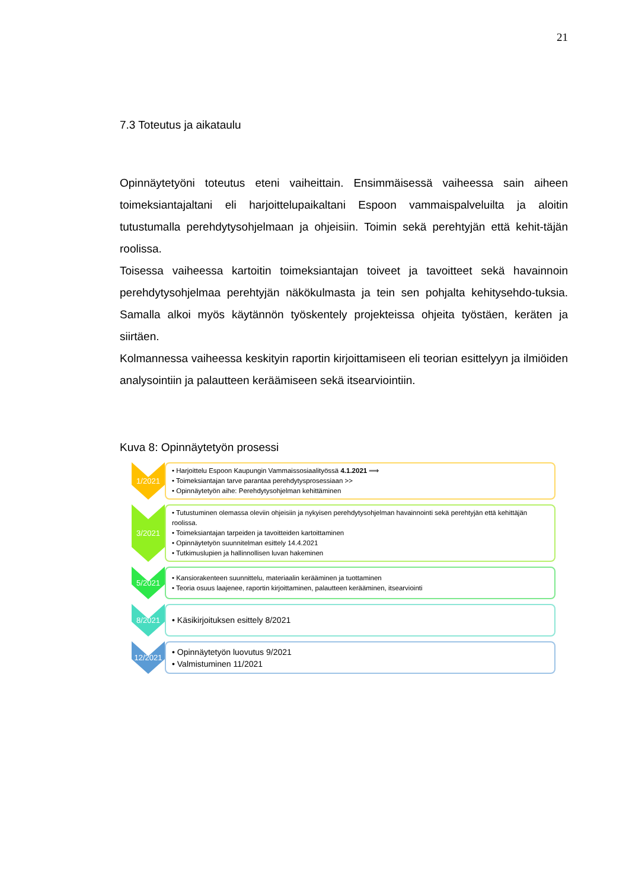21
7.3 Toteutus ja aikataulu
Opinnäytetyöni toteutus eteni vaiheittain. Ensimmäisessä vaiheessa sain aiheen toimeksiantajaltani eli harjoittelupaikaltani Espoon vammaispalveluilta ja aloitin tutustumalla perehdytysohjelmaan ja ohjeisiin. Toimin sekä perehtyjän että kehit-täjän roolissa.
Toisessa vaiheessa kartoitin toimeksiantajan toiveet ja tavoitteet sekä havainnoin perehdytysohjelmaa perehtyjän näkökulmasta ja tein sen pohjalta kehitysehdo-tuksia. Samalla alkoi myös käytännön työskentely projekteissa ohjeita työstäen, keräten ja siirtäen.
Kolmannessa vaiheessa keskityin raportin kirjoittamiseen eli teorian esittelyyn ja ilmiöiden analysointiin ja palautteen keräämiseen sekä itsearviointiin.
Kuva 8: Opinnäytetyön prosessi
1/2021
• Harjoittelu Espoon Kaupungin Vammaissosiaalityössä 4.1.2021 ⟹
• Toimeksiantajan tarve parantaa perehdytysprosessiaan >>
• Opinnäytetyön aihe: Perehdytysohjelman kehittäminen
3/2021
• Tutustuminen olemassa oleviin ohjeisiin ja nykyisen perehdytysohjelman havainnointi sekä perehtyjän että kehittäjän roolissa.
• Toimeksiantajan tarpeiden ja tavoitteiden kartoittaminen
• Opinnäytetyön suunnitelman esittely 14.4.2021
• Tutkimuslupien ja hallinnollisen luvan hakeminen
5/2021
• Kansiorakenteen suunnittelu, materiaalin kerääminen ja tuottaminen
• Teoria osuus laajenee, raportin kirjoittaminen, palautteen kerääminen, itsearviointi
8/2021
• Käsikirjoituksen esittely 8/2021
12/2021
• Opinnäytetyön luovutus 9/2021
• Valmistuminen 11/2021